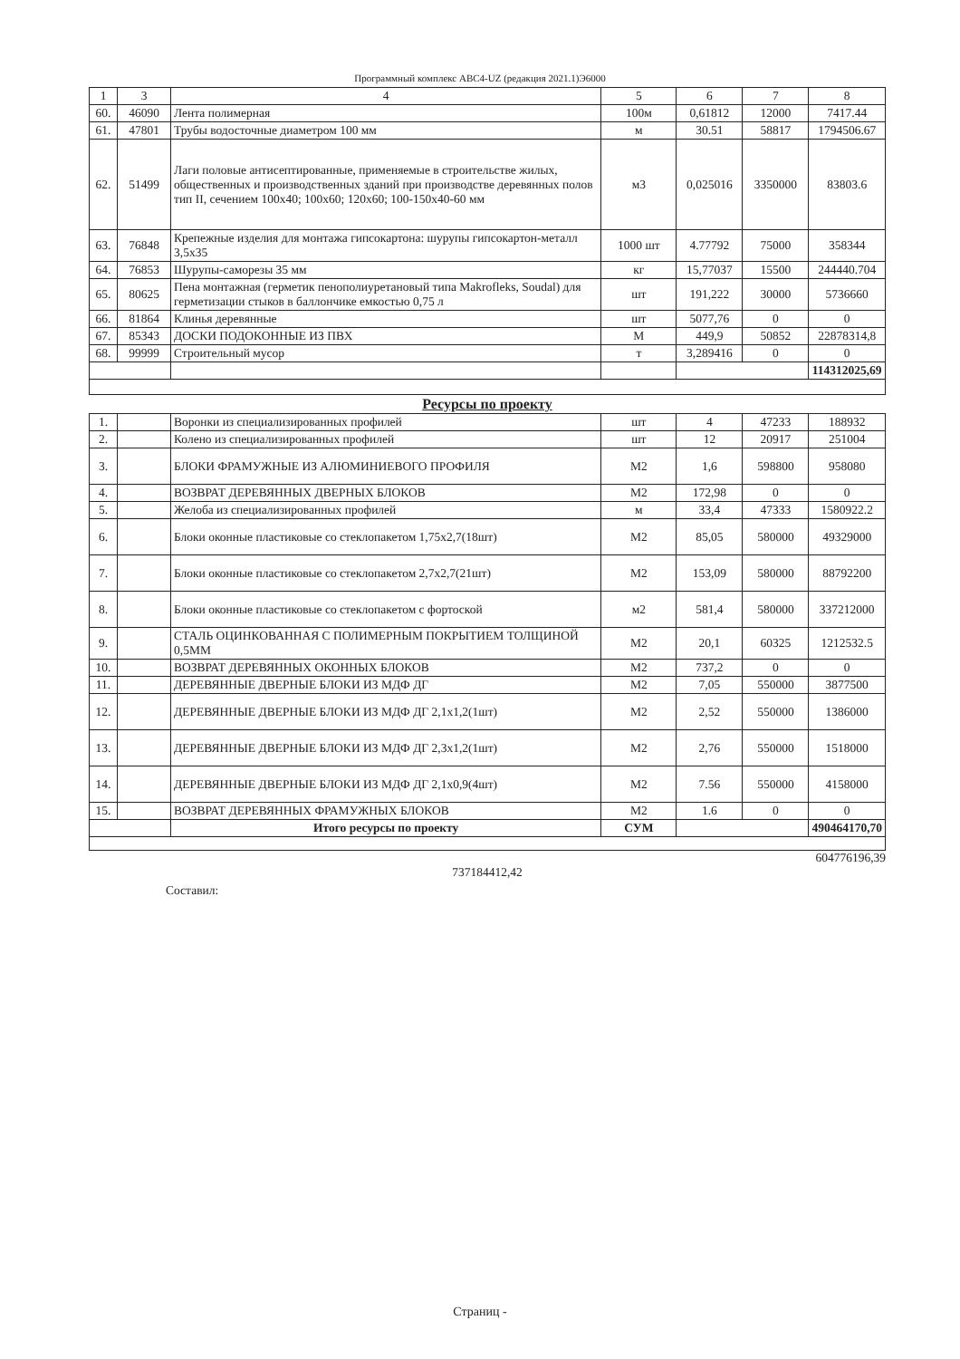Программный комплекс АВС4-UZ (редакция 2021.1)Э6000
| 1 | 3 | 4 | 5 | 6 | 7 | 8 |
| --- | --- | --- | --- | --- | --- | --- |
| 60. | 46090 | Лента полимерная | 100м | 0,61812 | 12000 | 7417.44 |
| 61. | 47801 | Трубы водосточные диаметром 100 мм | м | 30.51 | 58817 | 1794506.67 |
| 62. | 51499 | Лаги половые антисептированные, применяемые в строительстве жилых, общественных и производственных зданий при производстве деревянных полов тип II, сечением 100x40; 100x60; 120x60; 100-150x40-60 мм | м3 | 0,025016 | 3350000 | 83803.6 |
| 63. | 76848 | Крепежные изделия для монтажа гипсокартона: шурупы гипсокартон-металл 3,5x35 | 1000 шт | 4.77792 | 75000 | 358344 |
| 64. | 76853 | Шурупы-саморезы 35 мм | кг | 15,77037 | 15500 | 244440.704 |
| 65. | 80625 | Пена монтажная (герметик пенополиуретановый типа Makrofleks, Soudal) для герметизации стыков в баллончике емкостью 0,75 л | шт | 191,222 | 30000 | 5736660 |
| 66. | 81864 | Клинья деревянные | шт | 5077,76 | 0 | 0 |
| 67. | 85343 | ДОСКИ ПОДОКОННЫЕ ИЗ ПВХ | М | 449,9 | 50852 | 22878314,8 |
| 68. | 99999 | Строительный мусор | т | 3,289416 | 0 | 0 |
| | | | | | | 114312025,69 |
| Ресурсы по проекту | | | | | | |
| 1. | | Воронки из специализированных профилей | шт | 4 | 47233 | 188932 |
| 2. | | Колено из специализированных профилей | шт | 12 | 20917 | 251004 |
| 3. | | БЛОКИ ФРАМУЖНЫЕ ИЗ АЛЮМИНИЕВОГО ПРОФИЛЯ | М2 | 1,6 | 598800 | 958080 |
| 4. | | ВОЗВРАТ ДЕРЕВЯННЫХ ДВЕРНЫХ БЛОКОВ | М2 | 172,98 | 0 | 0 |
| 5. | | Желоба из специализированных профилей | м | 33,4 | 47333 | 1580922.2 |
| 6. | | Блоки оконные пластиковые со стеклопакетом 1,75x2,7(18шт) | М2 | 85,05 | 580000 | 49329000 |
| 7. | | Блоки оконные пластиковые со стеклопакетом 2,7x2,7(21шт) | М2 | 153,09 | 580000 | 88792200 |
| 8. | | Блоки оконные пластиковые со стеклопакетом с фортоской | м2 | 581,4 | 580000 | 337212000 |
| 9. | | СТАЛЬ ОЦИНКОВАННАЯ С ПОЛИМЕРНЫМ ПОКРЫТИЕМ ТОЛЩИНОЙ 0,5ММ | М2 | 20,1 | 60325 | 1212532.5 |
| 10. | | ВОЗВРАТ ДЕРЕВЯННЫХ ОКОННЫХ БЛОКОВ | М2 | 737,2 | 0 | 0 |
| 11. | | ДЕРЕВЯННЫЕ ДВЕРНЫЕ БЛОКИ ИЗ МДФ ДГ | М2 | 7,05 | 550000 | 3877500 |
| 12. | | ДЕРЕВЯННЫЕ ДВЕРНЫЕ БЛОКИ ИЗ МДФ ДГ 2,1x1,2(1шт) | М2 | 2,52 | 550000 | 1386000 |
| 13. | | ДЕРЕВЯННЫЕ ДВЕРНЫЕ БЛОКИ ИЗ МДФ ДГ 2,3x1,2(1шт) | М2 | 2,76 | 550000 | 1518000 |
| 14. | | ДЕРЕВЯННЫЕ ДВЕРНЫЕ БЛОКИ ИЗ МДФ ДГ 2,1x0,9(4шт) | М2 | 7.56 | 550000 | 4158000 |
| 15. | | ВОЗВРАТ ДЕРЕВЯННЫХ ФРАМУЖНЫХ БЛОКОВ | М2 | 1.6 | 0 | 0 |
| | | Итого ресурсы по проекту | СУМ | | | 490464170,70 |
604776196,39
737184412,42
Составил:
Страниц -